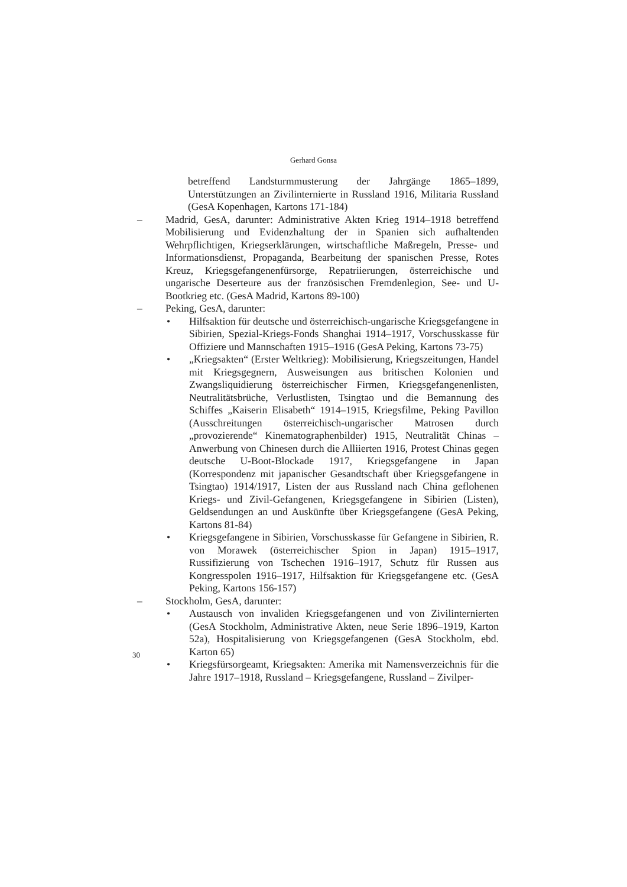Gerhard Gonsa
betreffend Landsturmmusterung der Jahrgänge 1865–1899, Unterstützungen an Zivilinternierte in Russland 1916, Militaria Russland (GesA Kopenhagen, Kartons 171-184)
– Madrid, GesA, darunter: Administrative Akten Krieg 1914–1918 betreffend Mobilisierung und Evidenzhaltung der in Spanien sich aufhaltenden Wehrpflichtigen, Kriegserklärungen, wirtschaftliche Maßregeln, Presse- und Informationsdienst, Propaganda, Bearbeitung der spanischen Presse, Rotes Kreuz, Kriegsgefangenenfürsorge, Repatriierungen, österreichische und ungarische Deserteure aus der französischen Fremdenlegion, See- und U-Bootkrieg etc. (GesA Madrid, Kartons 89-100)
– Peking, GesA, darunter:
• Hilfsaktion für deutsche und österreichisch-ungarische Kriegsgefangene in Sibirien, Spezial-Kriegs-Fonds Shanghai 1914–1917, Vorschusskasse für Offiziere und Mannschaften 1915–1916 (GesA Peking, Kartons 73-75)
• „Kriegsakten“ (Erster Weltkrieg): Mobilisierung, Kriegszeitungen, Handel mit Kriegsgegnern, Ausweisungen aus britischen Kolonien und Zwangsliquidierung österreichischer Firmen, Kriegsgefangenenlisten, Neutralitätsbrüche, Verlustlisten, Tsingtao und die Bemannung des Schiffes „Kaiserin Elisabeth“ 1914–1915, Kriegsfilme, Peking Pavillon (Ausschreitungen österreichisch-ungarischer Matrosen durch „provozierende“ Kinematographenbilder) 1915, Neutralität Chinas – Anwerbung von Chinesen durch die Alliierten 1916, Protest Chinas gegen deutsche U-Boot-Blockade 1917, Kriegsgefangene in Japan (Korrespondenz mit japanischer Gesandtschaft über Kriegsgefangene in Tsingtao) 1914/1917, Listen der aus Russland nach China geflohenen Kriegs- und Zivil-Gefangenen, Kriegsgefangene in Sibirien (Listen), Geldsendungen an und Auskünfte über Kriegsgefangene (GesA Peking, Kartons 81-84)
• Kriegsgefangene in Sibirien, Vorschusskasse für Gefangene in Sibirien, R. von Morawek (österreichischer Spion in Japan) 1915–1917, Russifizierung von Tschechen 1916–1917, Schutz für Russen aus Kongresspolen 1916–1917, Hilfsaktion für Kriegsgefangene etc. (GesA Peking, Kartons 156-157)
– Stockholm, GesA, darunter:
• Austausch von invaliden Kriegsgefangenen und von Zivilinternierten (GesA Stockholm, Administrative Akten, neue Serie 1896–1919, Karton 52a), Hospitalisierung von Kriegsgefangenen (GesA Stockholm, ebd. Karton 65)
• Kriegsfürsorgeamt, Kriegsakten: Amerika mit Namensverzeichnis für die Jahre 1917–1918, Russland – Kriegsgefangene, Russland – Zivilper-
30